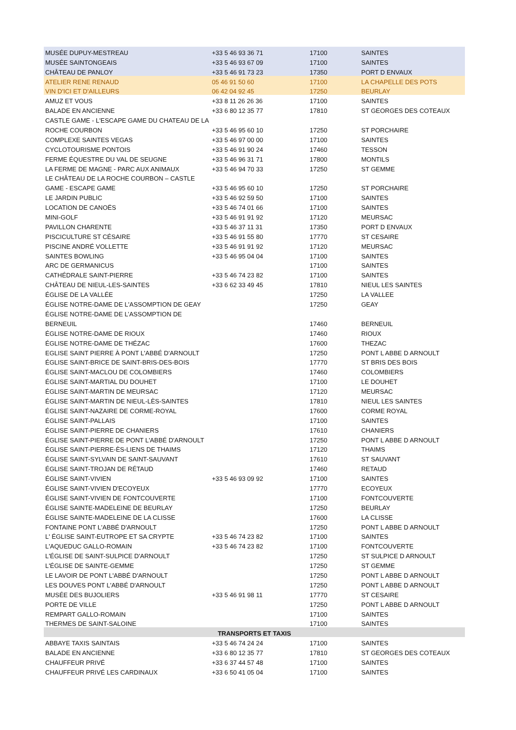| MUSÉE DUPUY-MESTREAU | +33 5 46 93 36 71 | 17100 | SAINTES |
| MUSÉE SAINTONGEAIS | +33 5 46 93 67 09 | 17100 | SAINTES |
| CHÂTEAU DE PANLOY | +33 5 46 91 73 23 | 17350 | PORT D ENVAUX |
| ATELIER RENE RENAUD | 05 46 91 50 60 | 17100 | LA CHAPELLE DES POTS |
| VIN D'ICI ET D'AILLEURS | 06 42 04 92 45 | 17250 | BEURLAY |
| AMUZ ET VOUS | +33 8 11 26 26 36 | 17100 | SAINTES |
| BALADE EN ANCIENNE | +33 6 80 12 35 77 | 17810 | ST GEORGES DES COTEAUX |
| CASTLE GAME - L'ESCAPE GAME DU CHATEAU DE LA | | | |
| ROCHE COURBON | +33 5 46 95 60 10 | 17250 | ST PORCHAIRE |
| COMPLEXE SAINTES VEGAS | +33 5 46 97 00 00 | 17100 | SAINTES |
| CYCLOTOURISME PONTOIS | +33 5 46 91 90 24 | 17460 | TESSON |
| FERME ÉQUESTRE DU VAL DE SEUGNE | +33 5 46 96 31 71 | 17800 | MONTILS |
| LA FERME DE MAGNE - PARC AUX ANIMAUX | +33 5 46 94 70 33 | 17250 | ST GEMME |
| LE CHÂTEAU DE LA ROCHE COURBON – CASTLE | | | |
| GAME - ESCAPE GAME | +33 5 46 95 60 10 | 17250 | ST PORCHAIRE |
| LE JARDIN PUBLIC | +33 5 46 92 59 50 | 17100 | SAINTES |
| LOCATION DE CANOËS | +33 5 46 74 01 66 | 17100 | SAINTES |
| MINI-GOLF | +33 5 46 91 91 92 | 17120 | MEURSAC |
| PAVILLON CHARENTE | +33 5 46 37 11 31 | 17350 | PORT D ENVAUX |
| PISCICULTURE ST CÉSAIRE | +33 5 46 91 55 80 | 17770 | ST CESAIRE |
| PISCINE ANDRÉ VOLLETTE | +33 5 46 91 91 92 | 17120 | MEURSAC |
| SAINTES BOWLING | +33 5 46 95 04 04 | 17100 | SAINTES |
| ARC DE GERMANICUS | | 17100 | SAINTES |
| CATHÉDRALE SAINT-PIERRE | +33 5 46 74 23 82 | 17100 | SAINTES |
| CHÂTEAU DE NIEUL-LES-SAINTES | +33 6 62 33 49 45 | 17810 | NIEUL LES SAINTES |
| ÉGLISE DE LA VALLÉE | | 17250 | LA VALLEE |
| ÉGLISE NOTRE-DAME DE L'ASSOMPTION DE GEAY | | 17250 | GEAY |
| ÉGLISE NOTRE-DAME DE L’ASSOMPTION DE | | | |
| BERNEUIL | | 17460 | BERNEUIL |
| ÉGLISE NOTRE-DAME DE RIOUX | | 17460 | RIOUX |
| ÉGLISE NOTRE-DAME DE THÉZAC | | 17600 | THEZAC |
| EGLISE SAINT PIERRE À PONT L'ABBÉ D'ARNOULT | | 17250 | PONT L ABBE D ARNOULT |
| ÉGLISE SAINT-BRICE DE SAINT-BRIS-DES-BOIS | | 17770 | ST BRIS DES BOIS |
| ÉGLISE SAINT-MACLOU DE COLOMBIERS | | 17460 | COLOMBIERS |
| ÉGLISE SAINT-MARTIAL DU DOUHET | | 17100 | LE DOUHET |
| ÉGLISE SAINT-MARTIN DE MEURSAC | | 17120 | MEURSAC |
| ÉGLISE SAINT-MARTIN DE NIEUL-LÈS-SAINTES | | 17810 | NIEUL LES SAINTES |
| ÉGLISE SAINT-NAZAIRE DE CORME-ROYAL | | 17600 | CORME ROYAL |
| ÉGLISE SAINT-PALLAIS | | 17100 | SAINTES |
| ÉGLISE SAINT-PIERRE DE CHANIERS | | 17610 | CHANIERS |
| ÉGLISE SAINT-PIERRE DE PONT L'ABBÉ D'ARNOULT | | 17250 | PONT L ABBE D ARNOULT |
| ÉGLISE SAINT-PIERRE-ÈS-LIENS DE THAIMS | | 17120 | THAIMS |
| ÉGLISE SAINT-SYLVAIN DE SAINT-SAUVANT | | 17610 | ST SAUVANT |
| ÉGLISE SAINT-TROJAN DE RÉTAUD | | 17460 | RETAUD |
| ÉGLISE SAINT-VIVIEN | +33 5 46 93 09 92 | 17100 | SAINTES |
| ÉGLISE SAINT-VIVIEN D'ECOYEUX | | 17770 | ECOYEUX |
| ÉGLISE SAINT-VIVIEN DE FONTCOUVERTE | | 17100 | FONTCOUVERTE |
| ÉGLISE SAINTE-MADELEINE DE BEURLAY | | 17250 | BEURLAY |
| ÉGLISE SAINTE-MADELEINE DE LA CLISSE | | 17600 | LA CLISSE |
| FONTAINE PONT L'ABBÉ D'ARNOULT | | 17250 | PONT L ABBE D ARNOULT |
| L' ÉGLISE SAINT-EUTROPE ET SA CRYPTE | +33 5 46 74 23 82 | 17100 | SAINTES |
| L'AQUEDUC GALLO-ROMAIN | +33 5 46 74 23 82 | 17100 | FONTCOUVERTE |
| L'ÉGLISE DE SAINT-SULPICE D'ARNOULT | | 17250 | ST SULPICE D ARNOULT |
| L'ÉGLISE DE SAINTE-GEMME | | 17250 | ST GEMME |
| LE LAVOIR DE PONT L'ABBÉ D'ARNOULT | | 17250 | PONT L ABBE D ARNOULT |
| LES DOUVES PONT L'ABBÉ D'ARNOULT | | 17250 | PONT L ABBE D ARNOULT |
| MUSÉE DES BUJOLIERS | +33 5 46 91 98 11 | 17770 | ST CESAIRE |
| PORTE DE VILLE | | 17250 | PONT L ABBE D ARNOULT |
| REMPART GALLO-ROMAIN | | 17100 | SAINTES |
| THERMES DE SAINT-SALOINE | | 17100 | SAINTES |
| TRANSPORTS ET TAXIS | | | |
| ABBAYE TAXIS SAINTAIS | +33 5 46 74 24 24 | 17100 | SAINTES |
| BALADE EN ANCIENNE | +33 6 80 12 35 77 | 17810 | ST GEORGES DES COTEAUX |
| CHAUFFEUR PRIVÉ | +33 6 37 44 57 48 | 17100 | SAINTES |
| CHAUFFEUR PRIVÉ LES CARDINAUX | +33 6 50 41 05 04 | 17100 | SAINTES |